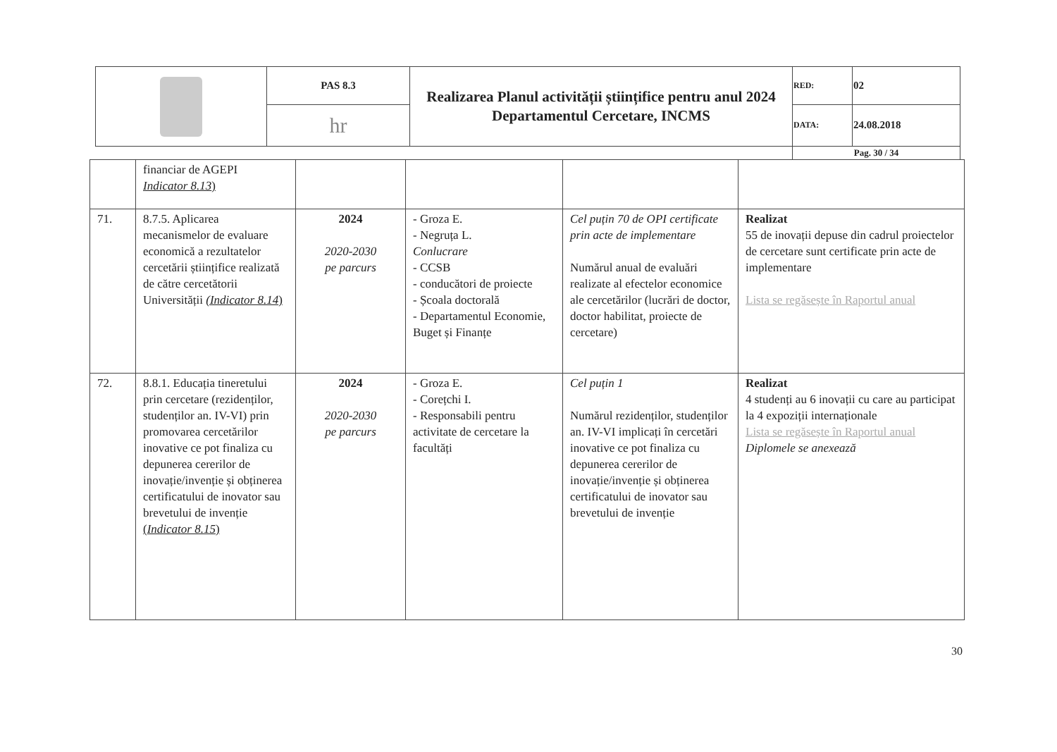| | PAS 8.3 | Realizarea Planul activității științifice pentru anul 2024 Departamentul Cercetare, INCMS | RED: | 02 |
| | hr | | DATA: | 24.08.2018 |
| | | | Pag. 30 / 34 | |
| | financiar de AGEPI Indicator 8.13 ) | | | | |
| 71. | 8.7.5. Aplicarea mecanismelor de evaluare economică a rezultatelor cercetării științifice realizată de către cercetătorii Universității (Indicator 8.14 ) | 2024 2020-2030 pe parcurs | - Groza E. - Negruța L. Conlucrare - CCSB - conducători de proiecte - Școala doctorală - Departamentul Economie, Buget și Finanțe | Cel puțin 70 de OPI certificate prin acte de implementare Numărul anual de evaluări realizate al efectelor economice ale cercetărilor (lucrări de doctor, doctor habilitat, proiecte de cercetare) | Realizat 55 de inovații depuse din cadrul proiectelor de cercetare sunt certificate prin acte de implementare Lista se regăsește în Raportul anual |
| 72. | 8.8.1. Educația tineretului prin cercetare (rezidenților, studenților an. IV-VI) prin promovarea cercetărilor inovative ce pot finaliza cu depunerea cererilor de inovație/invenție și obținerea certificatului de inovator sau brevetului de invenție ( Indicator 8.15 ) | 2024 2020-2030 pe parcurs | - Groza E. - Corețchi I. - Responsabili pentru activitate de cercetare la facultăți | Cel puțin 1 Numărul rezidenților, studenților an. IV-VI implicați în cercetări inovative ce pot finaliza cu depunerea cererilor de inovație/invenție și obținerea certificatului de inovator sau brevetului de invenție | Realizat 4 studenți au 6 inovații cu care au participat la 4 expoziții internaționale Lista se regăsește în Raportul anual Diplomele se anexează |
30